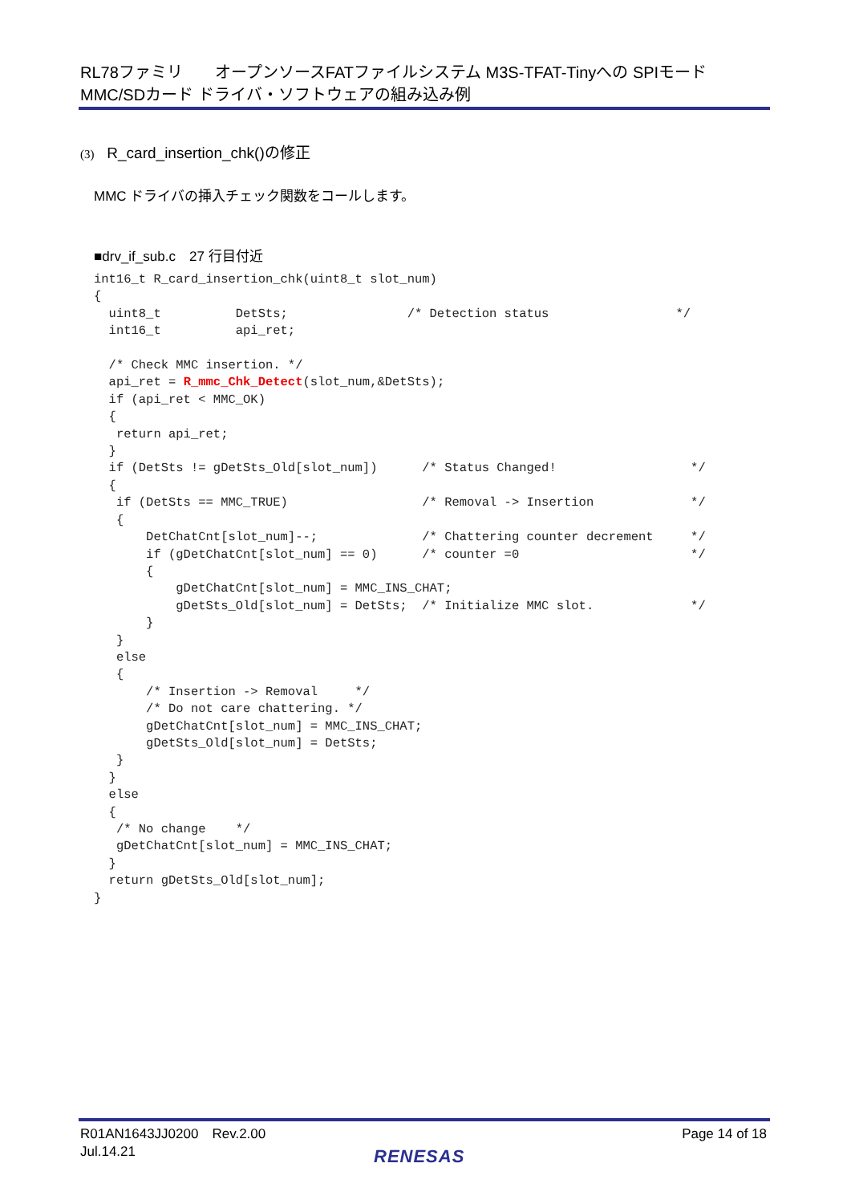RL78ファミリ　　オープンソースFATファイルシステム M3S-TFAT-Tinyへの SPIモード
MMC/SDカード ドライバ・ソフトウェアの組み込み例
(3) R_card_insertion_chk()の修正
MMC ドライバの挿入チェック関数をコールします。
■drv_if_sub.c　27 行目付近
int16_t R_card_insertion_chk(uint8_t slot_num)
{
  uint8_t          DetSts;                /* Detection status                 */
  int16_t          api_ret;

  /* Check MMC insertion. */
  api_ret = R_mmc_Chk_Detect(slot_num,&DetSts);
  if (api_ret < MMC_OK)
  {
   return api_ret;
  }
  if (DetSts != gDetSts_Old[slot_num])      /* Status Changed!                  */
  {
   if (DetSts == MMC_TRUE)                  /* Removal -> Insertion             */
   {
       DetChatCnt[slot_num]--;              /* Chattering counter decrement     */
       if (gDetChatCnt[slot_num] == 0)      /* counter =0                       */
       {
           gDetChatCnt[slot_num] = MMC_INS_CHAT;
           gDetSts_Old[slot_num] = DetSts;  /* Initialize MMC slot.             */
       }
   }
   else
   {
       /* Insertion -> Removal     */
       /* Do not care chattering. */
       gDetChatCnt[slot_num] = MMC_INS_CHAT;
       gDetSts_Old[slot_num] = DetSts;
   }
  }
  else
  {
   /* No change    */
   gDetChatCnt[slot_num] = MMC_INS_CHAT;
  }
  return gDetSts_Old[slot_num];
}
R01AN1643JJ0200　Rev.2.00
Jul.14.21
Page 14 of 18
RENESAS